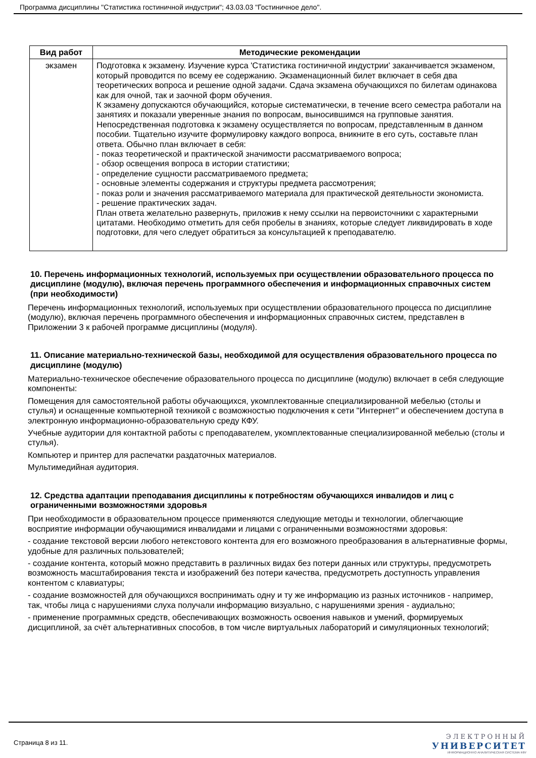Программа дисциплины "Статистика гостиничной индустрии"; 43.03.03 "Гостиничное дело".
| Вид работ | Методические рекомендации |
| --- | --- |
| экзамен | Подготовка к экзамену. Изучение курса 'Статистика гостиничной индустрии' заканчивается экзаменом, который проводится по всему ее содержанию. Экзаменационный билет включает в себя два теоретических вопроса и решение одной задачи. Сдача экзамена обучающихся по билетам одинакова как для очной, так и заочной форм обучения. К экзамену допускаются обучающийся, которые систематически, в течение всего семестра работали на занятиях и показали уверенные знания по вопросам, выносившимся на групповые занятия. Непосредственная подготовка к экзамену осуществляется по вопросам, представленным в данном пособии. Тщательно изучите формулировку каждого вопроса, вникните в его суть, составьте план ответа. Обычно план включает в себя: - показ теоретической и практической значимости рассматриваемого вопроса; - обзор освещения вопроса в истории статистики; - определение сущности рассматриваемого предмета; - основные элементы содержания и структуры предмета рассмотрения; - показ роли и значения рассматриваемого материала для практической деятельности экономиста. - решение практических задач. План ответа желательно развернуть, приложив к нему ссылки на первоисточники с характерными цитатами. Необходимо отметить для себя пробелы в знаниях, которые следует ликвидировать в ходе подготовки, для чего следует обратиться за консультацией к преподавателю. |
10. Перечень информационных технологий, используемых при осуществлении образовательного процесса по дисциплине (модулю), включая перечень программного обеспечения и информационных справочных систем (при необходимости)
Перечень информационных технологий, используемых при осуществлении образовательного процесса по дисциплине (модулю), включая перечень программного обеспечения и информационных справочных систем, представлен в Приложении 3 к рабочей программе дисциплины (модуля).
11. Описание материально-технической базы, необходимой для осуществления образовательного процесса по дисциплине (модулю)
Материально-техническое обеспечение образовательного процесса по дисциплине (модулю) включает в себя следующие компоненты:
Помещения для самостоятельной работы обучающихся, укомплектованные специализированной мебелью (столы и стулья) и оснащенные компьютерной техникой с возможностью подключения к сети "Интернет" и обеспечением доступа в электронную информационно-образовательную среду КФУ.
Учебные аудитории для контактной работы с преподавателем, укомплектованные специализированной мебелью (столы и стулья).
Компьютер и принтер для распечатки раздаточных материалов.
Мультимедийная аудитория.
12. Средства адаптации преподавания дисциплины к потребностям обучающихся инвалидов и лиц с ограниченными возможностями здоровья
При необходимости в образовательном процессе применяются следующие методы и технологии, облегчающие восприятие информации обучающимися инвалидами и лицами с ограниченными возможностями здоровья:
- создание текстовой версии любого нетекстового контента для его возможного преобразования в альтернативные формы, удобные для различных пользователей;
- создание контента, который можно представить в различных видах без потери данных или структуры, предусмотреть возможность масштабирования текста и изображений без потери качества, предусмотреть доступность управления контентом с клавиатуры;
- создание возможностей для обучающихся воспринимать одну и ту же информацию из разных источников - например, так, чтобы лица с нарушениями слуха получали информацию визуально, с нарушениями зрения - аудиально;
- применение программных средств, обеспечивающих возможность освоения навыков и умений, формируемых дисциплиной, за счёт альтернативных способов, в том числе виртуальных лабораторий и симуляционных технологий;
Страница 8 из 11.
ЭЛЕКТРОННЫЙ
УНИВЕРСИТЕТ
ИНФОРМАЦИОННО АНАЛИТИЧЕСКАЯ СИСТЕМА КФУ